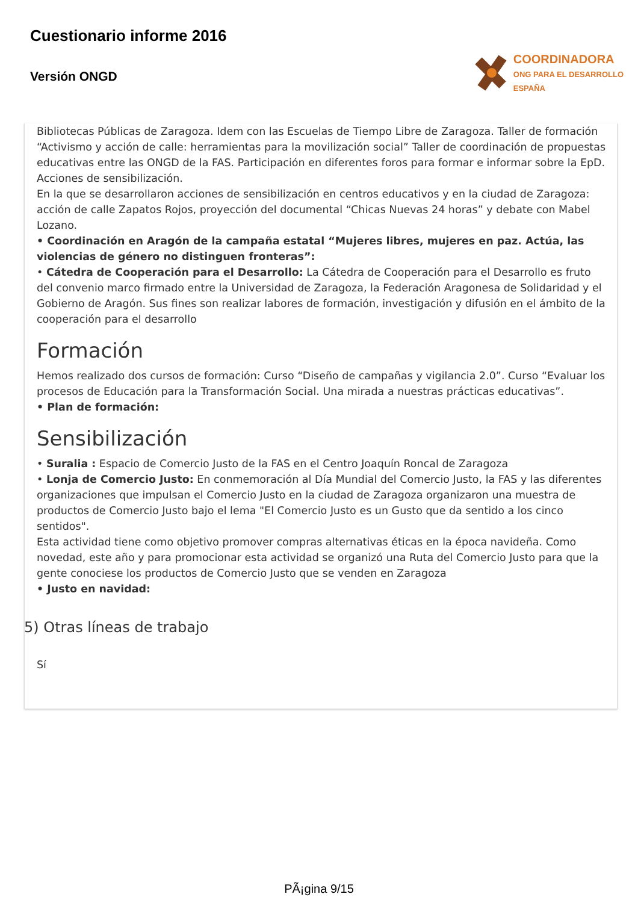Cuestionario informe 2016
Versión ONGD
COORDINADORA
ONG PARA EL DESARROLLO
ESPAÑA
Bibliotecas Públicas de Zaragoza. Idem con las Escuelas de Tiempo Libre de Zaragoza. Taller de formación “Activismo y acción de calle: herramientas para la movilización social” Taller de coordinación de propuestas educativas entre las ONGD de la FAS. Participación en diferentes foros para formar e informar sobre la EpD. Acciones de sensibilización.
En la que se desarrollaron acciones de sensibilización en centros educativos y en la ciudad de Zaragoza: acción de calle Zapatos Rojos, proyección del documental “Chicas Nuevas 24 horas” y debate con Mabel Lozano.
• Coordinación en Aragón de la campaña estatal “Mujeres libres, mujeres en paz. Actúa, las violencias de género no distinguen fronteras”:
• Cátedra de Cooperación para el Desarrollo: La Cátedra de Cooperación para el Desarrollo es fruto del convenio marco firmado entre la Universidad de Zaragoza, la Federación Aragonesa de Solidaridad y el Gobierno de Aragón. Sus fines son realizar labores de formación, investigación y difusión en el ámbito de la cooperación para el desarrollo
Formación
Hemos realizado dos cursos de formación: Curso “Diseño de campañas y vigilancia 2.0”. Curso “Evaluar los procesos de Educación para la Transformación Social. Una mirada a nuestras prácticas educativas”.
• Plan de formación:
Sensibilización
• Suralia : Espacio de Comercio Justo de la FAS en el Centro Joaquín Roncal de Zaragoza
• Lonja de Comercio Justo: En conmemoración al Día Mundial del Comercio Justo, la FAS y las diferentes organizaciones que impulsan el Comercio Justo en la ciudad de Zaragoza organizaron una muestra de productos de Comercio Justo bajo el lema "El Comercio Justo es un Gusto que da sentido a los cinco sentidos".
Esta actividad tiene como objetivo promover compras alternativas éticas en la época navideña. Como novedad, este año y para promocionar esta actividad se organizó una Ruta del Comercio Justo para que la gente conociese los productos de Comercio Justo que se venden en Zaragoza
• Justo en navidad:
5) Otras líneas de trabajo
Sí
PÃ¡gina 9/15